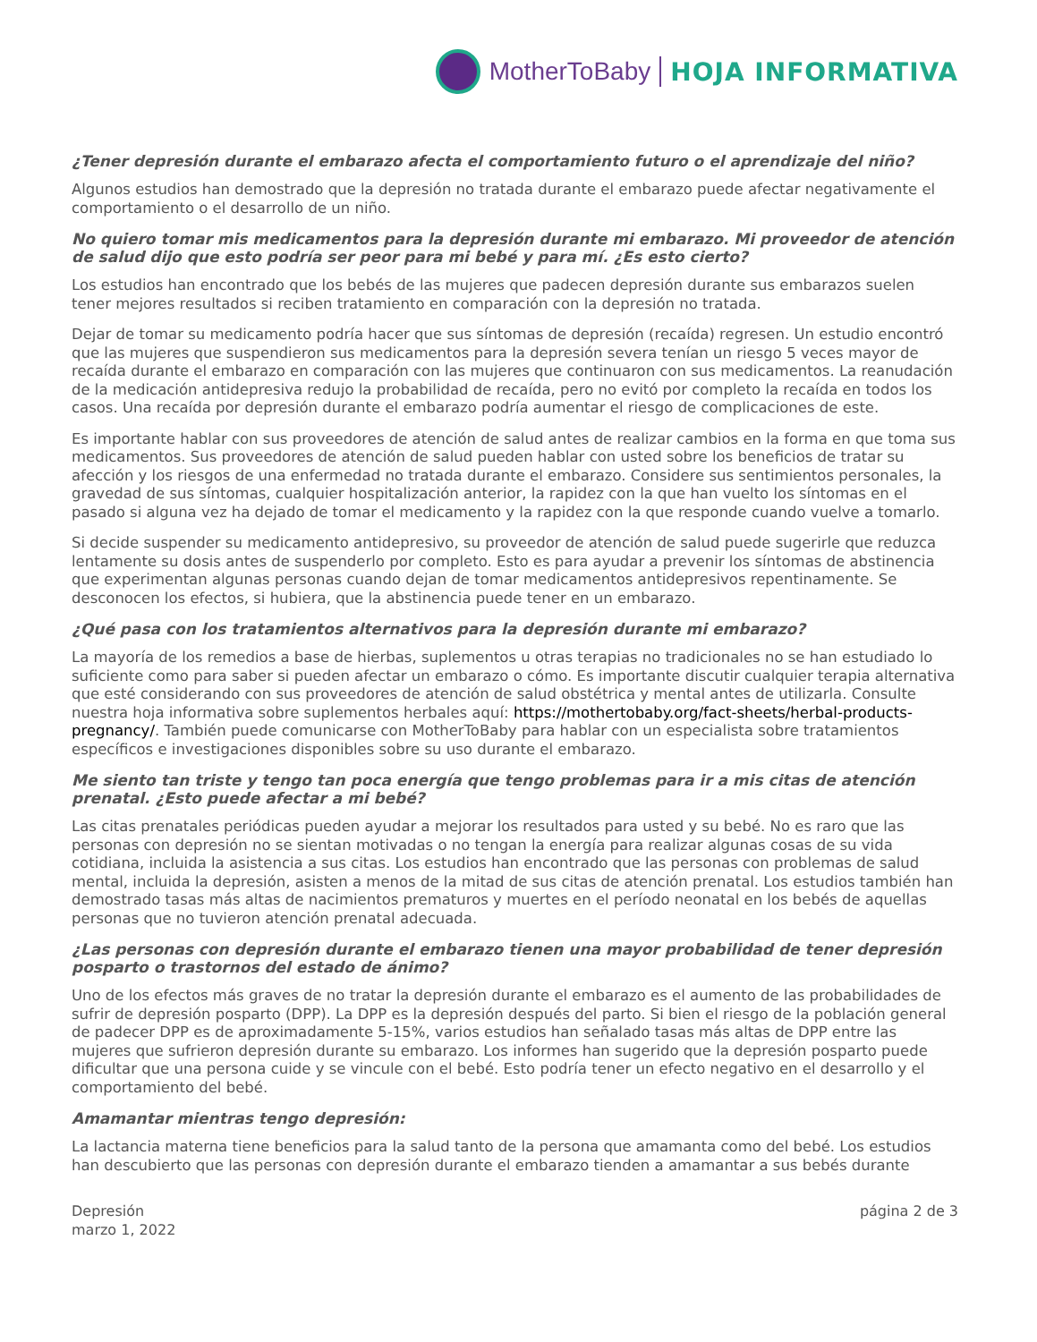MotherToBaby HOJA INFORMATIVA
¿Tener depresión durante el embarazo afecta el comportamiento futuro o el aprendizaje del niño?
Algunos estudios han demostrado que la depresión no tratada durante el embarazo puede afectar negativamente el comportamiento o el desarrollo de un niño.
No quiero tomar mis medicamentos para la depresión durante mi embarazo. Mi proveedor de atención de salud dijo que esto podría ser peor para mi bebé y para mí. ¿Es esto cierto?
Los estudios han encontrado que los bebés de las mujeres que padecen depresión durante sus embarazos suelen tener mejores resultados si reciben tratamiento en comparación con la depresión no tratada.
Dejar de tomar su medicamento podría hacer que sus síntomas de depresión (recaída) regresen. Un estudio encontró que las mujeres que suspendieron sus medicamentos para la depresión severa tenían un riesgo 5 veces mayor de recaída durante el embarazo en comparación con las mujeres que continuaron con sus medicamentos. La reanudación de la medicación antidepresiva redujo la probabilidad de recaída, pero no evitó por completo la recaída en todos los casos. Una recaída por depresión durante el embarazo podría aumentar el riesgo de complicaciones de este.
Es importante hablar con sus proveedores de atención de salud antes de realizar cambios en la forma en que toma sus medicamentos. Sus proveedores de atención de salud pueden hablar con usted sobre los beneficios de tratar su afección y los riesgos de una enfermedad no tratada durante el embarazo. Considere sus sentimientos personales, la gravedad de sus síntomas, cualquier hospitalización anterior, la rapidez con la que han vuelto los síntomas en el pasado si alguna vez ha dejado de tomar el medicamento y la rapidez con la que responde cuando vuelve a tomarlo.
Si decide suspender su medicamento antidepresivo, su proveedor de atención de salud puede sugerirle que reduzca lentamente su dosis antes de suspenderlo por completo. Esto es para ayudar a prevenir los síntomas de abstinencia que experimentan algunas personas cuando dejan de tomar medicamentos antidepresivos repentinamente. Se desconocen los efectos, si hubiera, que la abstinencia puede tener en un embarazo.
¿Qué pasa con los tratamientos alternativos para la depresión durante mi embarazo?
La mayoría de los remedios a base de hierbas, suplementos u otras terapias no tradicionales no se han estudiado lo suficiente como para saber si pueden afectar un embarazo o cómo. Es importante discutir cualquier terapia alternativa que esté considerando con sus proveedores de atención de salud obstétrica y mental antes de utilizarla. Consulte nuestra hoja informativa sobre suplementos herbales aquí: https://mothertobaby.org/fact-sheets/herbal-products-pregnancy/. También puede comunicarse con MotherToBaby para hablar con un especialista sobre tratamientos específicos e investigaciones disponibles sobre su uso durante el embarazo.
Me siento tan triste y tengo tan poca energía que tengo problemas para ir a mis citas de atención prenatal. ¿Esto puede afectar a mi bebé?
Las citas prenatales periódicas pueden ayudar a mejorar los resultados para usted y su bebé. No es raro que las personas con depresión no se sientan motivadas o no tengan la energía para realizar algunas cosas de su vida cotidiana, incluida la asistencia a sus citas. Los estudios han encontrado que las personas con problemas de salud mental, incluida la depresión, asisten a menos de la mitad de sus citas de atención prenatal. Los estudios también han demostrado tasas más altas de nacimientos prematuros y muertes en el período neonatal en los bebés de aquellas personas que no tuvieron atención prenatal adecuada.
¿Las personas con depresión durante el embarazo tienen una mayor probabilidad de tener depresión posparto o trastornos del estado de ánimo?
Uno de los efectos más graves de no tratar la depresión durante el embarazo es el aumento de las probabilidades de sufrir de depresión posparto (DPP). La DPP es la depresión después del parto. Si bien el riesgo de la población general de padecer DPP es de aproximadamente 5-15%, varios estudios han señalado tasas más altas de DPP entre las mujeres que sufrieron depresión durante su embarazo. Los informes han sugerido que la depresión posparto puede dificultar que una persona cuide y se vincule con el bebé. Esto podría tener un efecto negativo en el desarrollo y el comportamiento del bebé.
Amamantar mientras tengo depresión:
La lactancia materna tiene beneficios para la salud tanto de la persona que amamanta como del bebé. Los estudios han descubierto que las personas con depresión durante el embarazo tienden a amamantar a sus bebés durante
Depresión
marzo 1, 2022
página 2 de 3